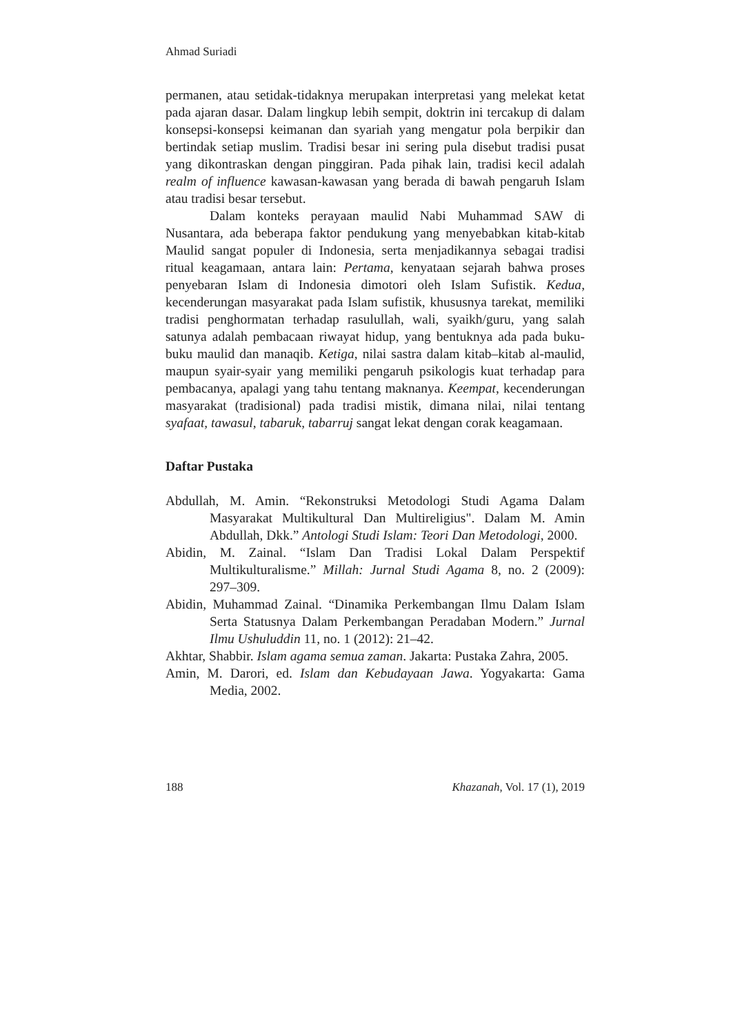Ahmad Suriadi
permanen, atau setidak-tidaknya merupakan interpretasi yang melekat ketat pada ajaran dasar. Dalam lingkup lebih sempit, doktrin ini tercakup di dalam konsepsi-konsepsi keimanan dan syariah yang mengatur pola berpikir dan bertindak setiap muslim. Tradisi besar ini sering pula disebut tradisi pusat yang dikontraskan dengan pinggiran. Pada pihak lain, tradisi kecil adalah realm of influence kawasan-kawasan yang berada di bawah pengaruh Islam atau tradisi besar tersebut.
Dalam konteks perayaan maulid Nabi Muhammad SAW di Nusantara, ada beberapa faktor pendukung yang menyebabkan kitab-kitab Maulid sangat populer di Indonesia, serta menjadikannya sebagai tradisi ritual keagamaan, antara lain: Pertama, kenyataan sejarah bahwa proses penyebaran Islam di Indonesia dimotori oleh Islam Sufistik. Kedua, kecenderungan masyarakat pada Islam sufistik, khususnya tarekat, memiliki tradisi penghormatan terhadap rasulullah, wali, syaikh/guru, yang salah satunya adalah pembacaan riwayat hidup, yang bentuknya ada pada buku-buku maulid dan manaqib. Ketiga, nilai sastra dalam kitab–kitab al-maulid, maupun syair-syair yang memiliki pengaruh psikologis kuat terhadap para pembacanya, apalagi yang tahu tentang maknanya. Keempat, kecenderungan masyarakat (tradisional) pada tradisi mistik, dimana nilai, nilai tentang syafaat, tawasul, tabaruk, tabarruj sangat lekat dengan corak keagamaan.
Daftar Pustaka
Abdullah, M. Amin. “Rekonstruksi Metodologi Studi Agama Dalam Masyarakat Multikultural Dan Multireligius". Dalam M. Amin Abdullah, Dkk.” Antologi Studi Islam: Teori Dan Metodologi, 2000.
Abidin, M. Zainal. “Islam Dan Tradisi Lokal Dalam Perspektif Multikulturalisme.” Millah: Jurnal Studi Agama 8, no. 2 (2009): 297–309.
Abidin, Muhammad Zainal. “Dinamika Perkembangan Ilmu Dalam Islam Serta Statusnya Dalam Perkembangan Peradaban Modern.” Jurnal Ilmu Ushuluddin 11, no. 1 (2012): 21–42.
Akhtar, Shabbir. Islam agama semua zaman. Jakarta: Pustaka Zahra, 2005.
Amin, M. Darori, ed. Islam dan Kebudayaan Jawa. Yogyakarta: Gama Media, 2002.
188 Khazanah, Vol. 17 (1), 2019